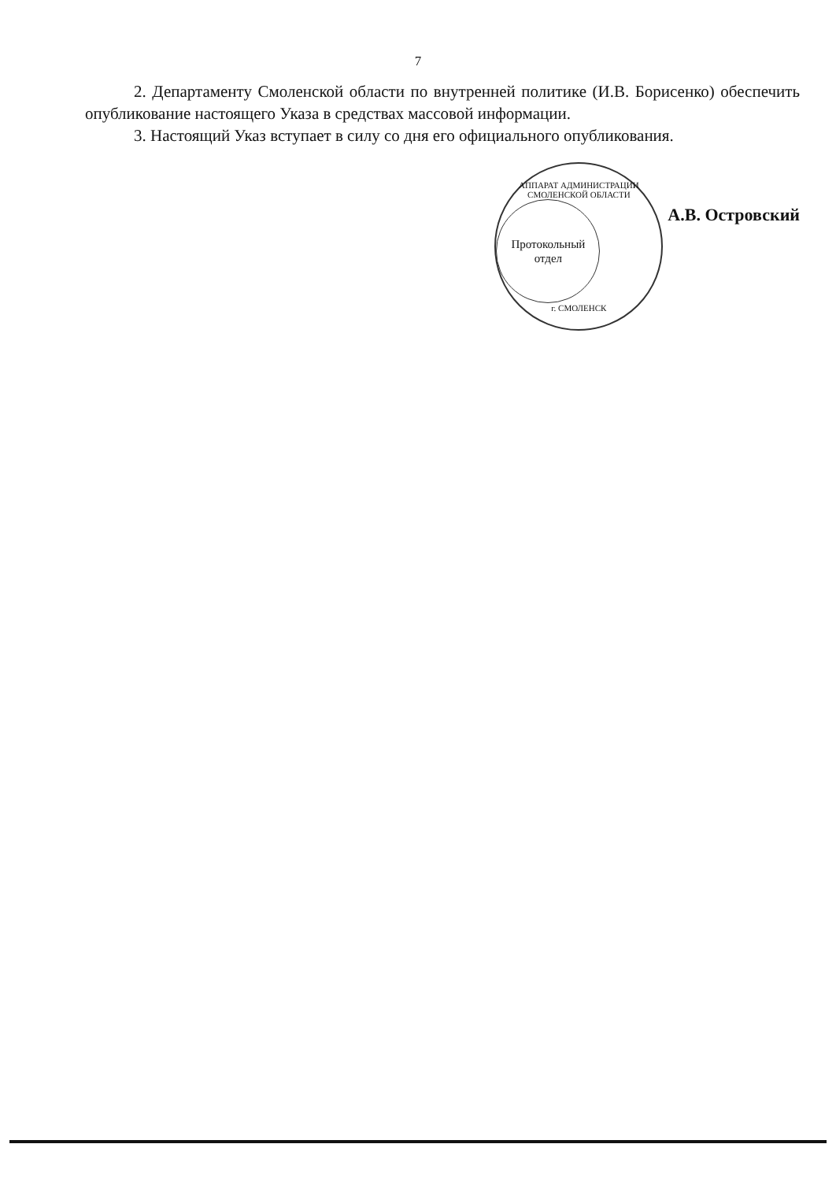7
2. Департаменту Смоленской области по внутренней политике (И.В. Борисенко) обеспечить опубликование настоящего Указа в средствах массовой информации.
3. Настоящий Указ вступает в силу со дня его официального опубликования.
АППАРАТ АДМИНИСТРАЦИИ СМОЛЕНСКОЙ ОБЛАСТИ
Протокольный
отдел
г. СМОЛЕНСК
А.В. Островский